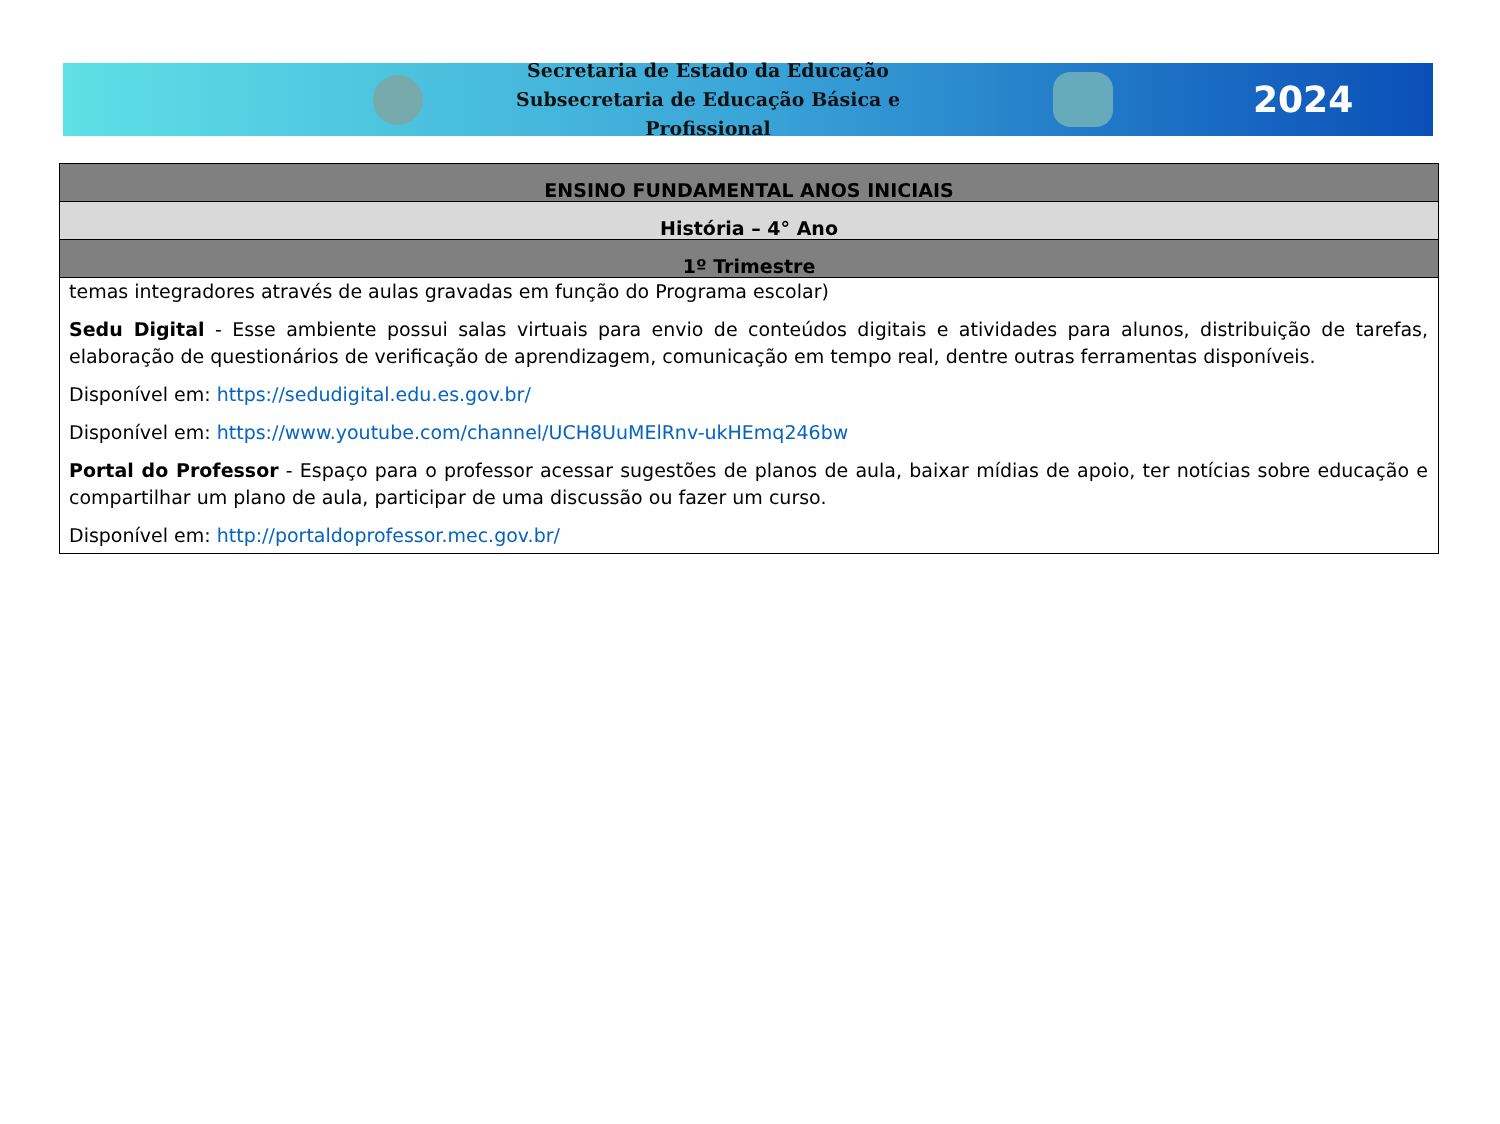Secretaria de Estado da Educação
Subsecretaria de Educação Básica e Profissional
2024
| ENSINO FUNDAMENTAL ANOS INICIAIS |
| --- |
| História – 4° Ano |
| 1º Trimestre |
| temas integradores através de aulas gravadas em função do Programa escolar) Sedu Digital - Esse ambiente possui salas virtuais para envio de conteúdos digitais e atividades para alunos, distribuição de tarefas, elaboração de questionários de verificação de aprendizagem, comunicação em tempo real, dentre outras ferramentas disponíveis. Disponível em: https://sedudigital.edu.es.gov.br/ Disponível em: https://www.youtube.com/channel/UCH8UuMElRnv-ukHEmq246bw Portal do Professor - Espaço para o professor acessar sugestões de planos de aula, baixar mídias de apoio, ter notícias sobre educação e compartilhar um plano de aula, participar de uma discussão ou fazer um curso. Disponível em: http://portaldoprofessor.mec.gov.br/ |